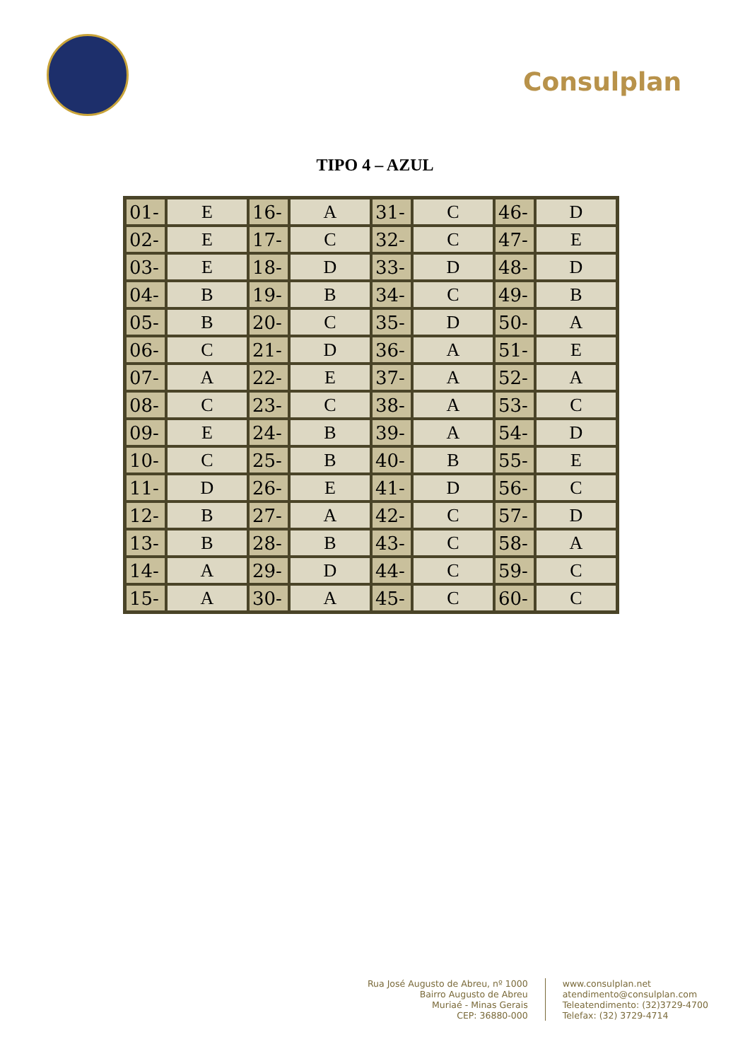Consulplan
TIPO 4 – AZUL
| 01- | E | 16- | A | 31- | C | 46- | D |
| 02- | E | 17- | C | 32- | C | 47- | E |
| 03- | E | 18- | D | 33- | D | 48- | D |
| 04- | B | 19- | B | 34- | C | 49- | B |
| 05- | B | 20- | C | 35- | D | 50- | A |
| 06- | C | 21- | D | 36- | A | 51- | E |
| 07- | A | 22- | E | 37- | A | 52- | A |
| 08- | C | 23- | C | 38- | A | 53- | C |
| 09- | E | 24- | B | 39- | A | 54- | D |
| 10- | C | 25- | B | 40- | B | 55- | E |
| 11- | D | 26- | E | 41- | D | 56- | C |
| 12- | B | 27- | A | 42- | C | 57- | D |
| 13- | B | 28- | B | 43- | C | 58- | A |
| 14- | A | 29- | D | 44- | C | 59- | C |
| 15- | A | 30- | A | 45- | C | 60- | C |
Rua José Augusto de Abreu, nº 1000
Bairro Augusto de Abreu
Muriaé - Minas Gerais
CEP: 36880-000
www.consulplan.net
atendimento@consulplan.com
Teleatendimento: (32)3729-4700
Telefax: (32) 3729-4714